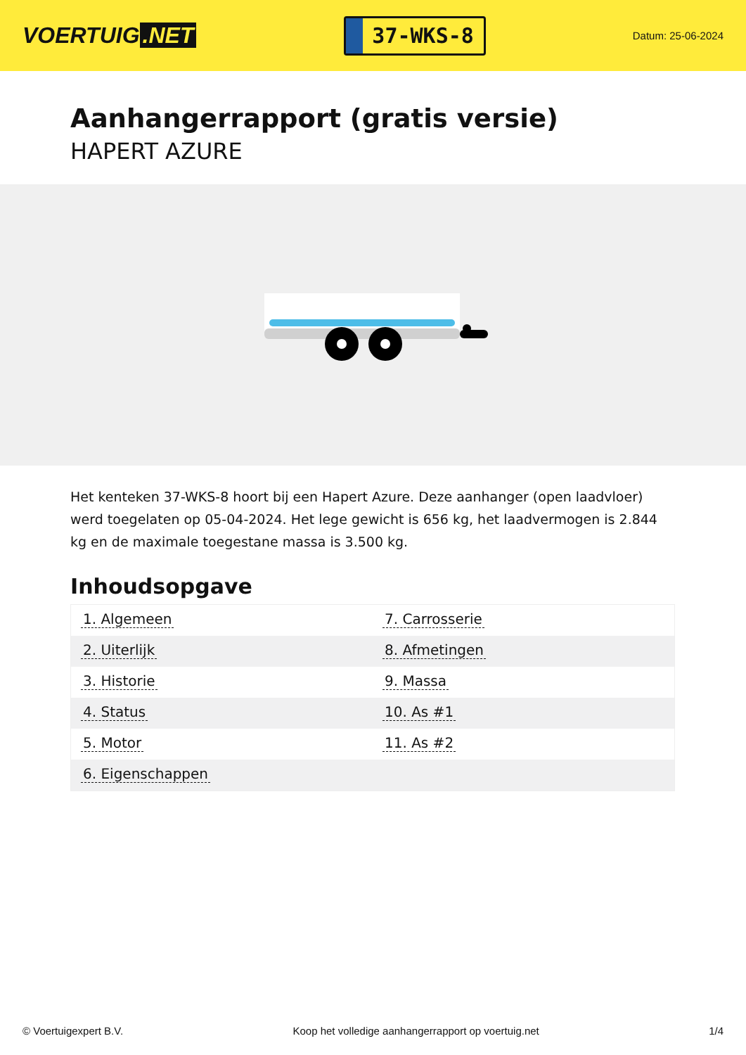VOERTUIG.NET
37-WKS-8
Datum: 25-06-2024
Aanhangerrapport (gratis versie)
HAPERT AZURE
Het kenteken 37-WKS-8 hoort bij een Hapert Azure. Deze aanhanger (open laadvloer) werd toegelaten op 05-04-2024. Het lege gewicht is 656 kg, het laadvermogen is 2.844 kg en de maximale toegestane massa is 3.500 kg.
Inhoudsopgave
| 1. Algemeen | 7. Carrosserie |
| 2. Uiterlijk | 8. Afmetingen |
| 3. Historie | 9. Massa |
| 4. Status | 10. As #1 |
| 5. Motor | 11. As #2 |
| 6. Eigenschappen | |
© Voertuigexpert B.V. Koop het volledige aanhangerrapport op voertuig.net
1/4